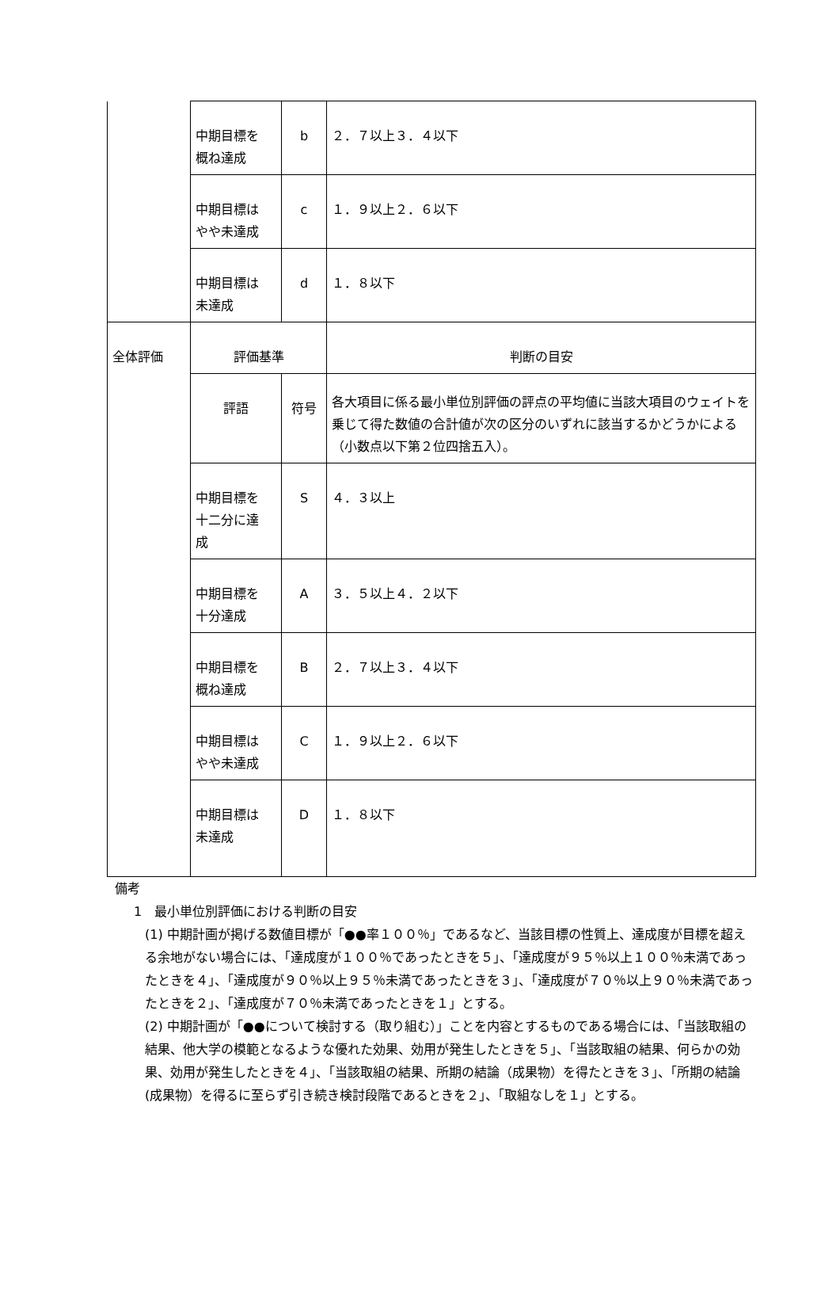| | 中期目標を 概ね達成 | b | ２．７以上３．４以下 |
| | 中期目標は やや未達成 | c | １．９以上２．６以下 |
| | 中期目標は 未達成 | d | １．８以下 |
| 全体評価 | 評価基準 | | 判断の目安 |
| | 評語 | 符号 | 各大項目に係る最小単位別評価の評点の平均値に当該大項目のウェイトを乗じて得た数値の合計値が次の区分のいずれに該当するかどうかによる（小数点以下第２位四捨五入）。 |
| | 中期目標を 十二分に達 成 | S | ４．３以上 |
| | 中期目標を 十分達成 | A | ３．５以上４．２以下 |
| | 中期目標を 概ね達成 | B | ２．７以上３．４以下 |
| | 中期目標は やや未達成 | C | １．９以上２．６以下 |
| | 中期目標は 未達成 | D | １．８以下 |
備考
1　最小単位別評価における判断の目安
(1) 中期計画が掲げる数値目標が「●●率１００％」であるなど、当該目標の性質上、達成度が目標を超える余地がない場合には、「達成度が１００％であったときを５」、「達成度が９５％以上１００％未満であったときを４」、「達成度が９０％以上９５％未満であったときを３」、「達成度が７０％以上９０％未満であったときを２」、「達成度が７０％未満であったときを１」とする。
(2) 中期計画が「●●について検討する（取り組む）」ことを内容とするものである場合には、「当該取組の結果、他大学の模範となるような優れた効果、効用が発生したときを５」、「当該取組の結果、何らかの効果、効用が発生したときを４」、「当該取組の結果、所期の結論（成果物）を得たときを３」、「所期の結論(成果物）を得るに至らず引き続き検討段階であるときを２」、「取組なしを１」とする。